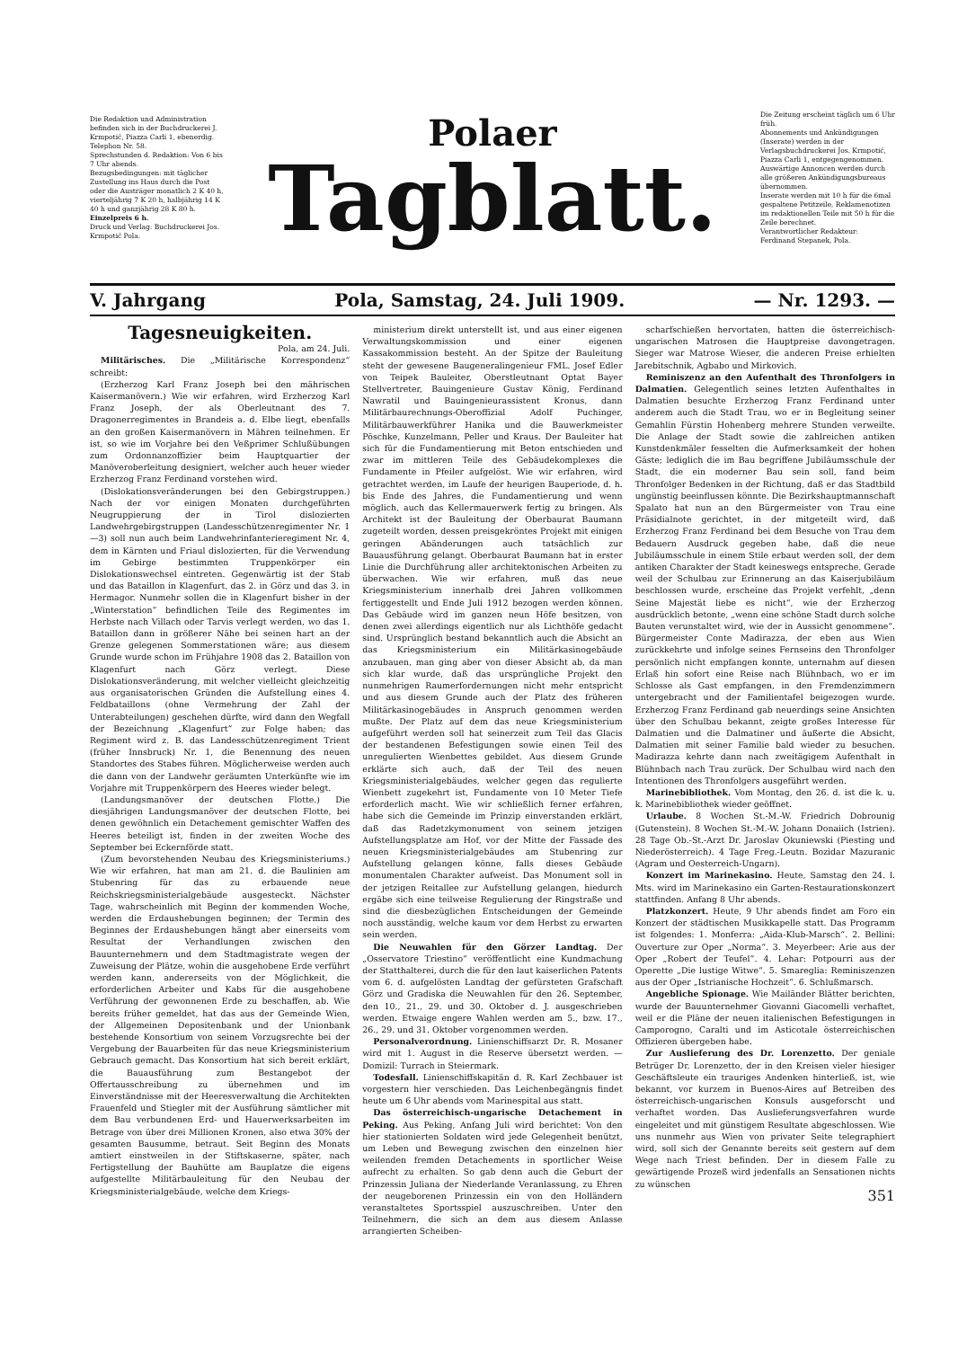Die Redaktion und Administration befinden sich in der Buchdruckerei J. Krmpotić, Piazza Carli 1, ebenerdig. Telephon Nr. 58.
Sprechstunden d. Redaktion: Von 6 bis 7 Uhr abends.
Bezugsbedingungen: mit täglicher Zustellung ins Haus durch die Post oder die Austräger monatlich 2 K 40 h, vierteljährig 7 K 20 h, halbjährig 14 K 40 h und ganzjährig 28 K 80 h.
Einzelpreis 6 h.
Druck und Verlag: Buchdruckerei Jos. Krmpotić Pola.
Polaer
Tagblatt.
Die Zeitung erscheint täglich um 6 Uhr früh.
Abonnements und Ankündigungen (Inserate) werden in der Verlagsbuchdruckerei Jos. Krmpotić, Piazza Carli 1, entgegengenommen.
Auswärtige Annoncen werden durch alle größeren Ankündigungsbureaus übernommen.
Inserate werden mit 10 h für die 6mal gespaltene Petitzeile, Reklamenotizen im redaktionellen Teile mit 50 h für die Zeile berechnet.
Verantwortlicher Redakteur: Ferdinand Stepanek, Pola.
V. Jahrgang Pola, Samstag, 24. Juli 1909. — Nr. 1293. —
Tagesneuigkeiten.
Pola, am 24. Juli.
Militärisches. Die „Militärische Korrespondenz“ schreibt:
(Erzherzog Karl Franz Joseph bei den mährischen Kaisermanövern.) Wie wir erfahren, wird Erzherzog Karl Franz Joseph, der als Oberleutnant des 7. Dragonerregimentes in Brandeis a. d. Elbe liegt, ebenfalls an den großen Kaisermanövern in Mähren teilnehmen. Er ist, so wie im Vorjahre bei den Veßprimer Schlußübungen zum Ordonnanzoffizier beim Hauptquartier der Manöveroberleitung designiert, welcher auch heuer wieder Erzherzog Franz Ferdinand vorstehen wird.
(Dislokationsveränderungen bei den Gebirgstruppen.) Nach der vor einigen Monaten durchgeführten Neugruppierung der in Tirol dislozierten Landwehrgebirgstruppen (Landesschützenregimenter Nr. 1—3) soll nun auch beim Landwehrinfanterieregiment Nr. 4, dem in Kärnten und Friaul dislozierten, für die Verwendung im Gebirge bestimmten Truppenkörper ein Dislokationswechsel eintreten. Gegenwärtig ist der Stab und das Bataillon in Klagenfurt, das 2. in Görz und das 3. in Hermagor. Nunmehr sollen die in Klagenfurt bisher in der „Winterstation“ befindlichen Teile des Regimentes im Herbste nach Villach oder Tarvis verlegt werden, wo das 1. Bataillon dann in größerer Nähe bei seinen hart an der Grenze gelegenen Sommerstationen wäre; aus diesem Grunde wurde schon im Frühjahre 1908 das 2. Bataillon von Klagenfurt nach Görz verlegt. Diese Dislokationsveränderung, mit welcher vielleicht gleichzeitig aus organisatorischen Gründen die Aufstellung eines 4. Feldbataillons (ohne Vermehrung der Zahl der Unterabteilungen) geschehen dürfte, wird dann den Wegfall der Bezeichnung „Klagenfurt“ zur Folge haben; das Regiment wird z. B. das Landesschützenregiment Trient (früher Innsbruck) Nr. 1, die Benennung des neuen Standortes des Stabes führen. Möglicherweise werden auch die dann von der Landwehr geräumten Unterkünfte wie im Vorjahre mit Truppenkörpern des Heeres wieder belegt.
(Landungsmanöver der deutschen Flotte.) Die diesjährigen Landungsmanöver der deutschen Flotte, bei denen gewöhnlich ein Detachement gemischter Waffen des Heeres beteiligt ist, finden in der zweiten Woche des September bei Eckernförde statt.
(Zum bevorstehenden Neubau des Kriegsministeriums.) Wie wir erfahren, hat man am 21. d. die Baulinien am Stubenring für das zu erbauende neue Reichskriegsministerialgebäude ausgesteckt. Nächster Tage, wahrscheinlich mit Beginn der kommenden Woche, werden die Erdaushebungen beginnen; der Termin des Beginnes der Erdaushebungen hängt aber einerseits vom Resultat der Verhandlungen zwischen den Bauunternehmern und dem Stadtmagistrate wegen der Zuweisung der Plätze, wohin die ausgehobene Erde verführt werden kann, andererseits von der Möglichkeit, die erforderlichen Arbeiter und Kabs für die ausgehobene Verführung der gewonnenen Erde zu beschaffen, ab. Wie bereits früher gemeldet, hat das aus der Gemeinde Wien, der Allgemeinen Depositenbank und der Unionbank bestehende Konsortium von seinem Vorzugsrechte bei der Vergebung der Bauarbeiten für das neue Kriegsministerium Gebrauch gemacht. Das Konsortium hat sich bereit erklärt, die Bauausführung zum Bestangebot der Offertausschreibung zu übernehmen und im Einverständnisse mit der Heeresverwaltung die Architekten Frauenfeld und Stiegler mit der Ausführung sämtlicher mit dem Bau verbundenen Erd- und Hauerwerksarbeiten im Betrage von über drei Millionen Kronen, also etwa 30% der gesamten Bausumme, betraut. Seit Beginn des Monats amtiert einstweilen in der Stiftskaserne, später, nach Fertigstellung der Bauhütte am Bauplatze die eigens aufgestellte Militärbauleitung für den Neubau der Kriegsministerialgebäude, welche dem Kriegs-
ministerium direkt unterstellt ist, und aus einer eigenen Verwaltungskommission und einer eigenen Kassakommission besteht. An der Spitze der Bauleitung steht der gewesene Baugeneralingenieur FML. Josef Edler von Teipek Bauleiter, Oberstleutnant Optat Bayer Stellvertreter, Bauingenieure Gustav König, Ferdinand Nawratil und Bauingenieurassistent Kronus, dann Militärbaurechnungs-Oberoffizial Adolf Puchinger, Militärbauwerkführer Hanika und die Bauwerkmeister Pöschke, Kunzelmann, Peller und Kraus. Der Bauleiter hat sich für die Fundamentierung mit Beton entschieden und zwar im mittleren Teile des Gebäudekomplexes die Fundamente in Pfeiler aufgelöst. Wie wir erfahren, wird getrachtet werden, im Laufe der heurigen Bauperiode, d. h. bis Ende des Jahres, die Fundamentierung und wenn möglich, auch das Kellermauerwerk fertig zu bringen. Als Architekt ist der Bauleitung der Oberbaurat Baumann zugeteilt worden, dessen preisgekröntes Projekt mit einigen geringen Abänderungen auch tatsächlich zur Bauausführung gelangt. Oberbaurat Baumann hat in erster Linie die Durchführung aller architektonischen Arbeiten zu überwachen. Wie wir erfahren, muß das neue Kriegsministerium innerhalb drei Jahren vollkommen fertiggestellt und Ende Juli 1912 bezogen werden können. Das Gebäude wird im ganzen neun Höfe besitzen, von denen zwei allerdings eigentlich nur als Lichthöfe gedacht sind. Ursprünglich bestand bekanntlich auch die Absicht an das Kriegsministerium ein Militärkasinogebäude anzubauen, man ging aber von dieser Absicht ab, da man sich klar wurde, daß das ursprüngliche Projekt den nunmehrigen Raumerfordernungen nicht mehr entspricht und aus diesem Grunde auch der Platz des früheren Militärkasinogebäudes in Anspruch genommen werden mußte. Der Platz auf dem das neue Kriegsministerium aufgeführt werden soll hat seinerzeit zum Teil das Glacis der bestandenen Befestigungen sowie einen Teil des unregulierten Wienbettes gebildet. Aus diesem Grunde erklärte sich auch, daß der Teil des neuen Kriegsministerialgebäudes, welcher gegen das regulierte Wienbett zugekehrt ist, Fundamente von 10 Meter Tiefe erforderlich macht. Wie wir schließlich ferner erfahren, habe sich die Gemeinde im Prinzip einverstanden erklärt, daß das Radetzkymonument von seinem jetzigen Aufstellungsplatze am Hof, vor der Mitte der Fassade des neuen Kriegsministerialgebäudes am Stubenring zur Aufstellung gelangen könne, falls dieses Gebäude monumentalen Charakter aufweist. Das Monument soll in der jetzigen Reitallee zur Aufstellung gelangen, hiedurch ergäbe sich eine teilweise Regulierung der Ringstraße und sind die diesbezüglichen Entscheidungen der Gemeinde noch ausständig, welche kaum vor dem Herbst zu erwarten sein werden.
Die Neuwahlen für den Görzer Landtag. Der „Osservatore Triestino“ veröffentlicht eine Kundmachung der Statthalterei, durch die für den laut kaiserlichen Patents vom 6. d. aufgelösten Landtag der gefürsteten Grafschaft Görz und Gradiska die Neuwahlen für den 26. September, den 10., 21., 29. und 30. Oktober d. J. ausgeschrieben werden. Etwaige engere Wahlen werden am 5., bzw. 17., 26., 29. und 31. Oktober vorgenommen werden.
Personalverordnung. Linienschiffsarzt Dr. R. Mosaner wird mit 1. August in die Reserve übersetzt werden. — Domizil: Turrach in Steiermark.
Todesfall. Linienschiffskapitän d. R. Karl Zechbauer ist vorgestern hier verschieden. Das Leichenbegängnis findet heute um 6 Uhr abends vom Marinespital aus statt.
Das österreichisch-ungarische Detachement in Peking. Aus Peking, Anfang Juli wird berichtet: Von den hier stationierten Soldaten wird jede Gelegenheit benützt, um Leben und Bewegung zwischen den einzelnen hier weilenden fremden Detachements in sportlicher Weise aufrecht zu erhalten. So gab denn auch die Geburt der Prinzessin Juliana der Niederlande Veranlassung, zu Ehren der neugeborenen Prinzessin ein von den Holländern veranstaltetes Sportsspiel auszuschreiben. Unter den Teilnehmern, die sich an dem aus diesem Anlasse arrangierten Scheiben-
scharfschießen hervortaten, hatten die österreichisch-ungarischen Matrosen die Hauptpreise davongetragen. Sieger war Matrose Wieser, die anderen Preise erhielten Jarebitschnik, Agbabo und Mirkovich.
Reminiszenz an den Aufenthalt des Thronfolgers in Dalmatien. Gelegentlich seines letzten Aufenthaltes in Dalmatien besuchte Erzherzog Franz Ferdinand unter anderem auch die Stadt Trau, wo er in Begleitung seiner Gemahlin Fürstin Hohenberg mehrere Stunden verweilte. Die Anlage der Stadt sowie die zahlreichen antiken Kunstdenkmäler fesselten die Aufmerksamkeit der hohen Gäste; lediglich die im Bau begriffene Jubiläumsschule der Stadt, die ein moderner Bau sein soll, fand beim Thronfolger Bedenken in der Richtung, daß er das Stadtbild ungünstig beeinflussen könnte. Die Bezirkshauptmannschaft Spalato hat nun an den Bürgermeister von Trau eine Präsidialnote gerichtet, in der mitgeteilt wird, daß Erzherzog Franz Ferdinand bei dem Besuche von Trau dem Bedauern Ausdruck gegeben habe, daß die neue Jubiläumsschule in einem Stile erbaut werden soll, der dem antiken Charakter der Stadt keineswegs entspreche. Gerade weil der Schulbau zur Erinnerung an das Kaiserjubiläum beschlossen wurde, erscheine das Projekt verfehlt, „denn Seine Majestät liebe es nicht“, wie der Erzherzog ausdrücklich betonte, „wenn eine schöne Stadt durch solche Bauten verunstaltet wird, wie der in Aussicht genommene“. Bürgermeister Conte Madirazza, der eben aus Wien zurückkehrte und infolge seines Fernseins den Thronfolger persönlich nicht empfangen konnte, unternahm auf diesen Erlaß hin sofort eine Reise nach Blühnbach, wo er im Schlosse als Gast empfangen, in den Fremdenzimmern untergebracht und der Familientafel beigezogen wurde. Erzherzog Franz Ferdinand gab neuerdings seine Ansichten über den Schulbau bekannt, zeigte großes Interesse für Dalmatien und die Dalmatiner und äußerte die Absicht, Dalmatien mit seiner Familie bald wieder zu besuchen. Madirazza kehrte dann nach zweitägigem Aufenthalt in Blühnbach nach Trau zurück. Der Schulbau wird nach den Intentionen des Thronfolgers ausgeführt werden.
Marinebibliothek. Vom Montag, den 26. d. ist die k. u. k. Marinebibliothek wieder geöffnet.
Urlaube. 8 Wochen St.-M.-W. Friedrich Dobrounig (Gutenstein). 8 Wochen St.-M.-W. Johann Donaiich (Istrien). 28 Tage Ob.-St.-Arzt Dr. Jaroslav Okuniewski (Piesting und Niederösterreich). 4 Tage Freg.-Leutn. Bozidar Mazuranic (Agram und Oesterreich-Ungarn).
Konzert im Marinekasino. Heute, Samstag den 24. l. Mts. wird im Marinekasino ein Garten-Restaurationskonzert stattfinden. Anfang 8 Uhr abends.
Platzkonzert. Heute, 9 Uhr abends findet am Foro ein Konzert der städtischen Musikkapelle statt. Das Programm ist folgendes: 1. Monferra: „Aida-Klub-Marsch“. 2. Bellini: Ouverture zur Oper „Norma“. 3. Meyerbeer: Arie aus der Oper „Robert der Teufel“. 4. Lehar: Potpourri aus der Operette „Die lustige Witwe“. 5. Smareglia: Reminiszenzen aus der Oper „Istrianische Hochzeit“. 6. Schlußmarsch.
Angebliche Spionage. Wie Mailänder Blätter berichten, wurde der Bauunternehmer Giovanni Giacomelli verhaftet, weil er die Pläne der neuen italienischen Befestigungen in Camporogno, Caralti und im Asticotale österreichischen Offizieren übergeben habe.
Zur Auslieferung des Dr. Lorenzetto. Der geniale Betrüger Dr. Lorenzetto, der in den Kreisen vieler hiesiger Geschäftsleute ein trauriges Andenken hinterließ, ist, wie bekannt, vor kurzem in Buenos-Aires auf Betreiben des österreichisch-ungarischen Konsuls ausgeforscht und verhaftet worden. Das Auslieferungsverfahren wurde eingeleitet und mit günstigem Resultate abgeschlossen. Wie uns nunmehr aus Wien von privater Seite telegraphiert wird, soll sich der Genannte bereits seit gestern auf dem Wege nach Triest befinden. Der in diesem Falle zu gewärtigende Prozeß wird jedenfalls an Sensationen nichts zu wünschen
351